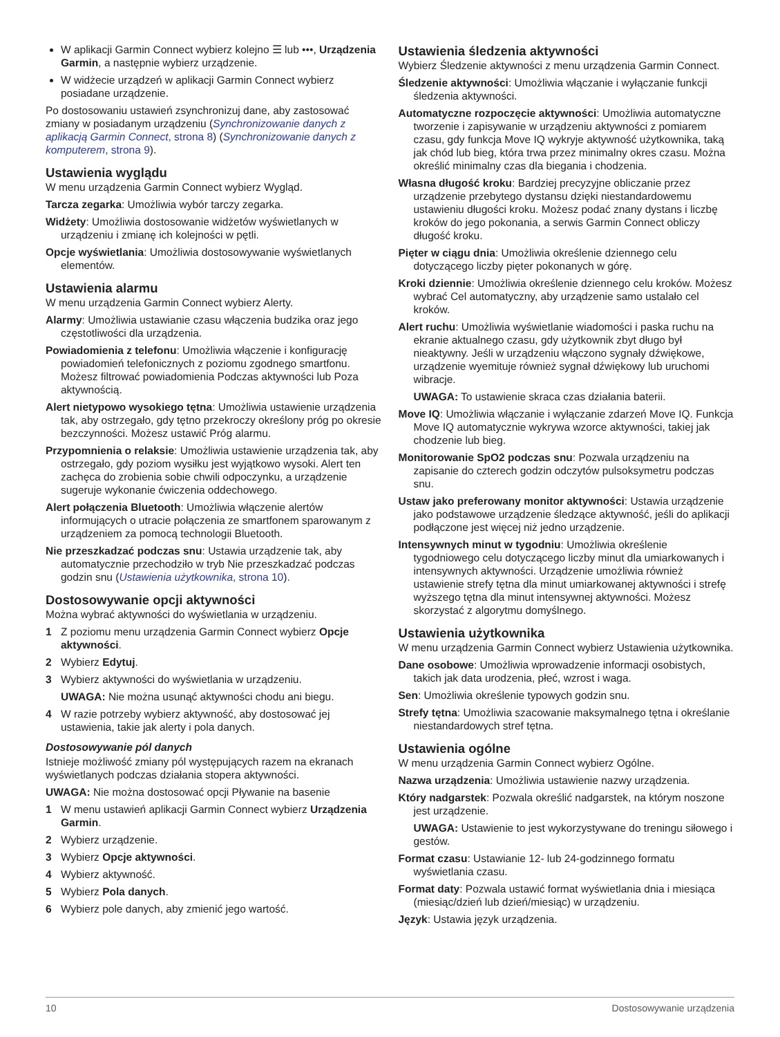W aplikacji Garmin Connect wybierz kolejno ☰ lub •••, Urządzenia Garmin, a następnie wybierz urządzenie.
W widżecie urządzeń w aplikacji Garmin Connect wybierz posiadane urządzenie.
Po dostosowaniu ustawień zsynchronizuj dane, aby zastosować zmiany w posiadanym urządzeniu (Synchronizowanie danych z aplikacją Garmin Connect, strona 8) (Synchronizowanie danych z komputerem, strona 9).
Ustawienia wyglądu
W menu urządzenia Garmin Connect wybierz Wygląd.
Tarcza zegarka: Umożliwia wybór tarczy zegarka.
Widżety: Umożliwia dostosowanie widżetów wyświetlanych w urządzeniu i zmianę ich kolejności w pętli.
Opcje wyświetlania: Umożliwia dostosowywanie wyświetlanych elementów.
Ustawienia alarmu
W menu urządzenia Garmin Connect wybierz Alerty.
Alarmy: Umożliwia ustawianie czasu włączenia budzika oraz jego częstotliwości dla urządzenia.
Powiadomienia z telefonu: Umożliwia włączenie i konfigurację powiadomień telefonicznych z poziomu zgodnego smartfonu. Możesz filtrować powiadomienia Podczas aktywności lub Poza aktywnością.
Alert nietypowo wysokiego tętna: Umożliwia ustawienie urządzenia tak, aby ostrzegało, gdy tętno przekroczy określony próg po okresie bezczynności. Możesz ustawić Próg alarmu.
Przypomnienia o relaksie: Umożliwia ustawienie urządzenia tak, aby ostrzegało, gdy poziom wysiłku jest wyjątkowo wysoki. Alert ten zachęca do zrobienia sobie chwili odpoczynku, a urządzenie sugeruje wykonanie ćwiczenia oddechowego.
Alert połączenia Bluetooth: Umożliwia włączenie alertów informujących o utracie połączenia ze smartfonem sparowanym z urządzeniem za pomocą technologii Bluetooth.
Nie przeszkadzać podczas snu: Ustawia urządzenie tak, aby automatycznie przechodziło w tryb Nie przeszkadzać podczas godzin snu (Ustawienia użytkownika, strona 10).
Dostosowywanie opcji aktywności
Można wybrać aktywności do wyświetlania w urządzeniu.
1 Z poziomu menu urządzenia Garmin Connect wybierz Opcje aktywności.
2 Wybierz Edytuj.
3 Wybierz aktywności do wyświetlania w urządzeniu.
UWAGA: Nie można usunąć aktywności chodu ani biegu.
4 W razie potrzeby wybierz aktywność, aby dostosować jej ustawienia, takie jak alerty i pola danych.
Dostosowywanie pól danych
Istnieje możliwość zmiany pól występujących razem na ekranach wyświetlanych podczas działania stopera aktywności.
UWAGA: Nie można dostosować opcji Pływanie na basenie
1 W menu ustawień aplikacji Garmin Connect wybierz Urządzenia Garmin.
2 Wybierz urządzenie.
3 Wybierz Opcje aktywności.
4 Wybierz aktywność.
5 Wybierz Pola danych.
6 Wybierz pole danych, aby zmienić jego wartość.
Ustawienia śledzenia aktywności
Wybierz Śledzenie aktywności z menu urządzenia Garmin Connect.
Śledzenie aktywności: Umożliwia włączanie i wyłączanie funkcji śledzenia aktywności.
Automatyczne rozpoczęcie aktywności: Umożliwia automatyczne tworzenie i zapisywanie w urządzeniu aktywności z pomiarem czasu, gdy funkcja Move IQ wykryje aktywność użytkownika, taką jak chód lub bieg, która trwa przez minimalny okres czasu. Można określić minimalny czas dla biegania i chodzenia.
Własna długość kroku: Bardziej precyzyjne obliczanie przez urządzenie przebytego dystansu dzięki niestandardowemu ustawieniu długości kroku. Możesz podać znany dystans i liczbę kroków do jego pokonania, a serwis Garmin Connect obliczy długość kroku.
Pięter w ciągu dnia: Umożliwia określenie dziennego celu dotyczącego liczby pięter pokonanych w górę.
Kroki dziennie: Umożliwia określenie dziennego celu kroków. Możesz wybrać Cel automatyczny, aby urządzenie samo ustalało cel kroków.
Alert ruchu: Umożliwia wyświetlanie wiadomości i paska ruchu na ekranie aktualnego czasu, gdy użytkownik zbyt długo był nieaktywny. Jeśli w urządzeniu włączono sygnały dźwiękowe, urządzenie wyemituje również sygnał dźwiękowy lub uruchomi wibracje.
UWAGA: To ustawienie skraca czas działania baterii.
Move IQ: Umożliwia włączanie i wyłączanie zdarzeń Move IQ. Funkcja Move IQ automatycznie wykrywa wzorce aktywności, takiej jak chodzenie lub bieg.
Monitorowanie SpO2 podczas snu: Pozwala urządzeniu na zapisanie do czterech godzin odczytów pulsoksymetru podczas snu.
Ustaw jako preferowany monitor aktywności: Ustawia urządzenie jako podstawowe urządzenie śledzące aktywność, jeśli do aplikacji podłączone jest więcej niż jedno urządzenie.
Intensywnych minut w tygodniu: Umożliwia określenie tygodniowego celu dotyczącego liczby minut dla umiarkowanych i intensywnych aktywności. Urządzenie umożliwia również ustawienie strefy tętna dla minut umiarkowanej aktywności i strefę wyższego tętna dla minut intensywnej aktywności. Możesz skorzystać z algorytmu domyślnego.
Ustawienia użytkownika
W menu urządzenia Garmin Connect wybierz Ustawienia użytkownika.
Dane osobowe: Umożliwia wprowadzenie informacji osobistych, takich jak data urodzenia, płeć, wzrost i waga.
Sen: Umożliwia określenie typowych godzin snu.
Strefy tętna: Umożliwia szacowanie maksymalnego tętna i określanie niestandardowych stref tętna.
Ustawienia ogólne
W menu urządzenia Garmin Connect wybierz Ogólne.
Nazwa urządzenia: Umożliwia ustawienie nazwy urządzenia.
Który nadgarstek: Pozwala określić nadgarstek, na którym noszone jest urządzenie.
UWAGA: Ustawienie to jest wykorzystywane do treningu siłowego i gestów.
Format czasu: Ustawianie 12- lub 24-godzinnego formatu wyświetlania czasu.
Format daty: Pozwala ustawić format wyświetlania dnia i miesiąca (miesiąc/dzień lub dzień/miesiąc) w urządzeniu.
Język: Ustawia język urządzenia.
10 Dostosowywanie urządzenia